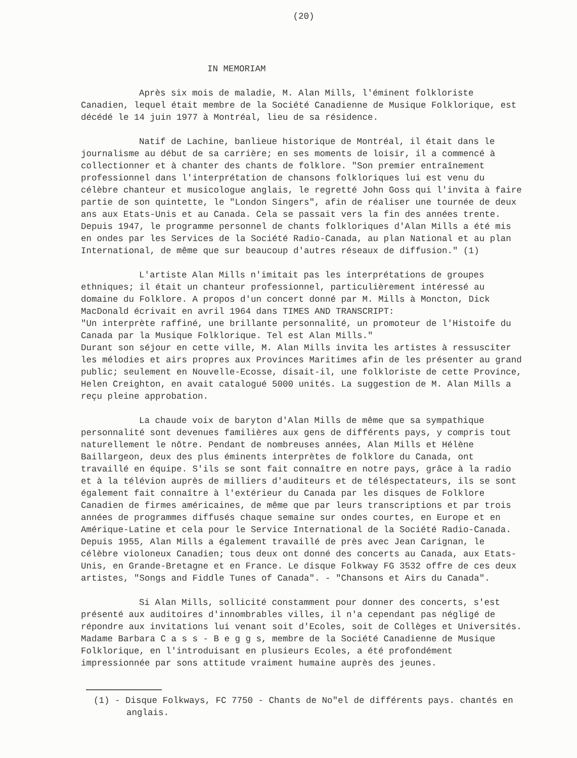(20)
IN MEMORIAM
Après six mois de maladie, M. Alan Mills, l'éminent folkloriste Canadien, lequel était membre de la Société Canadienne de Musique Folklorique, est décédé le 14 juin 1977 à Montréal, lieu de sa résidence.
Natif de Lachine, banlieue historique de Montréal, il était dans le journalisme au début de sa carrière; en ses moments de loisir, il a commencé à collectionner et à chanter des chants de folklore. "Son premier entraînement professionnel dans l'interprétation de chansons folkloriques lui est venu du célèbre chanteur et musicologue anglais, le regretté John Goss qui l'invita à faire partie de son quintette, le "London Singers", afin de réaliser une tournée de deux ans aux Etats-Unis et au Canada. Cela se passait vers la fin des années trente. Depuis 1947, le programme personnel de chants folkloriques d'Alan Mills a été mis en ondes par les Services de la Société Radio-Canada, au plan National et au plan International, de même que sur beaucoup d'autres réseaux de diffusion." (1)
L'artiste Alan Mills n'imitait pas les interprétations de groupes ethniques; il était un chanteur professionnel, particulièrement intéressé au domaine du Folklore. A propos d'un concert donné par M. Mills à Moncton, Dick MacDonald écrivait en avril 1964 dans TIMES AND TRANSCRIPT:
"Un interprète raffiné, une brillante personnalité, un promoteur de l'Histoife du Canada par la Musique Folklorique. Tel est Alan Mills."
Durant son séjour en cette ville, M. Alan Mills invita les artistes à ressusciter les mélodies et airs propres aux Provinces Maritimes afin de les présenter au grand public; seulement en Nouvelle-Ecosse, disait-il, une folkloriste de cette Province, Helen Creighton, en avait catalogué 5000 unités. La suggestion de M. Alan Mills a reçu pleine approbation.
La chaude voix de baryton d'Alan Mills de même que sa sympathique personnalité sont devenues familières aux gens de différents pays, y compris tout naturellement le nôtre. Pendant de nombreuses années, Alan Mills et Hélène Baillargeon, deux des plus éminents interprètes de folklore du Canada, ont travaillé en équipe. S'ils se sont fait connaître en notre pays, grâce à la radio et à la télévion auprès de milliers d'auditeurs et de téléspectateurs, ils se sont également fait connaître à l'extérieur du Canada par les disques de Folklore Canadien de firmes américaines, de même que par leurs transcriptions et par trois années de programmes diffusés chaque semaine sur ondes courtes, en Europe et en Amérique-Latine et cela pour le Service International de la Société Radio-Canada. Depuis 1955, Alan Mills a également travaillé de près avec Jean Carignan, le célèbre violoneux Canadien; tous deux ont donné des concerts au Canada, aux Etats-Unis, en Grande-Bretagne et en France. Le disque Folkway FG 3532 offre de ces deux artistes, "Songs and Fiddle Tunes of Canada". - "Chansons et Airs du Canada".
Si Alan Mills, sollicité constamment pour donner des concerts, s'est présenté aux auditoires d'innombrables villes, il n'a cependant pas négligé de répondre aux invitations lui venant soit d'Ecoles, soit de Collèges et Universités. Madame Barbara C a s s - B e g g s, membre de la Société Canadienne de Musique Folklorique, en l'introduisant en plusieurs Ecoles, a été profondément impressionnée par sons attitude vraiment humaine auprès des jeunes.
(1) - Disque Folkways, FC 7750 - Chants de No"el de différents pays. chantés en anglais.